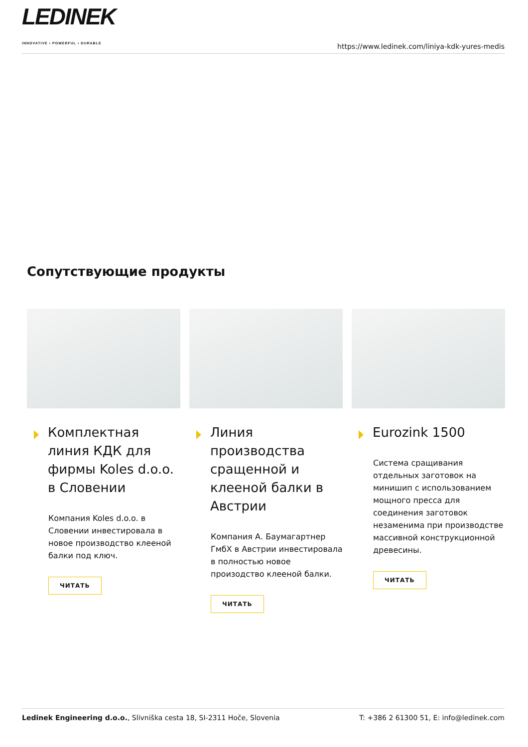LEDINEK
INNOVATIVE • POWERFUL • DURABLE
https://www.ledinek.com/liniya-kdk-yures-medis
Сопутствующие продукты
Комплектная линия КДК для фирмы Koles d.o.o. в Словении
Компания Koles d.o.o. в Словении инвестировала в новое производство клееной балки под ключ.
ЧИТАТЬ
Линия производства сращенной и клееной балки в Австрии
Компания А. Баумагартнер ГмбХ в Австрии инвестировала в полностью новое произодство клееной балки.
ЧИТАТЬ
Eurozink 1500
Система сращивания отдельных заготовок на минишип с использованием мощного пресса для соединения заготовок незаменима при производстве массивной конструкционной древесины.
ЧИТАТЬ
Ledinek Engineering d.o.o., Slivniška cesta 18, SI-2311 Hoče, Slovenia
T: +386 2 61300 51, E: info@ledinek.com